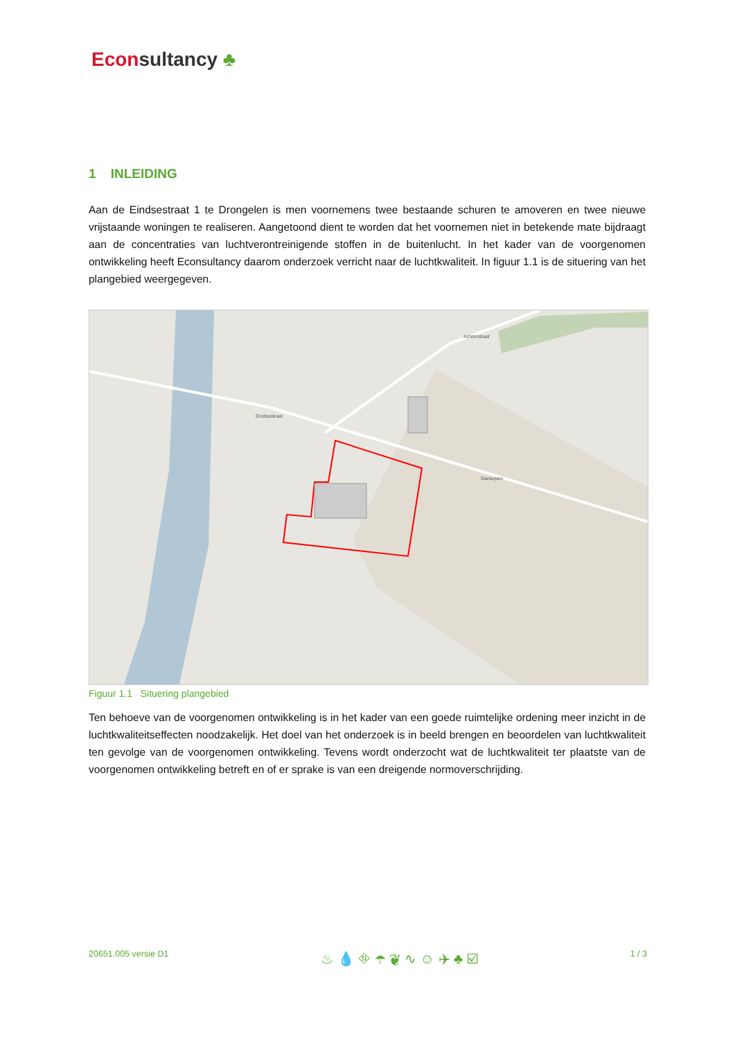Econsultancy ♣
1 INLEIDING
Aan de Eindsestraat 1 te Drongelen is men voornemens twee bestaande schuren te amoveren en twee nieuwe vrijstaande woningen te realiseren. Aangetoond dient te worden dat het voornemen niet in betekende mate bijdraagt aan de concentraties van luchtverontreinigende stoffen in de buitenlucht. In het kader van de voorgenomen ontwikkeling heeft Econsultancy daarom onderzoek verricht naar de luchtkwaliteit. In figuur 1.1 is de situering van het plangebied weergegeven.
Eindsestraat
Gansoyen
Achterstraat
Figuur 1.1 Situering plangebied
Ten behoeve van de voorgenomen ontwikkeling is in het kader van een goede ruimtelijke ordening meer inzicht in de luchtkwaliteitseffecten noodzakelijk. Het doel van het onderzoek is in beeld brengen en beoordelen van luchtkwaliteit ten gevolge van de voorgenomen ontwikkeling. Tevens wordt onderzocht wat de luchtkwaliteit ter plaatste van de voorgenomen ontwikkeling betreft en of er sprake is van een dreigende normoverschrijding.
20651.005 versie D1 ♨ 💧 ⛗ ☂ ❦ ∿ ☺ ✈ ♣ ☑ 1 / 3